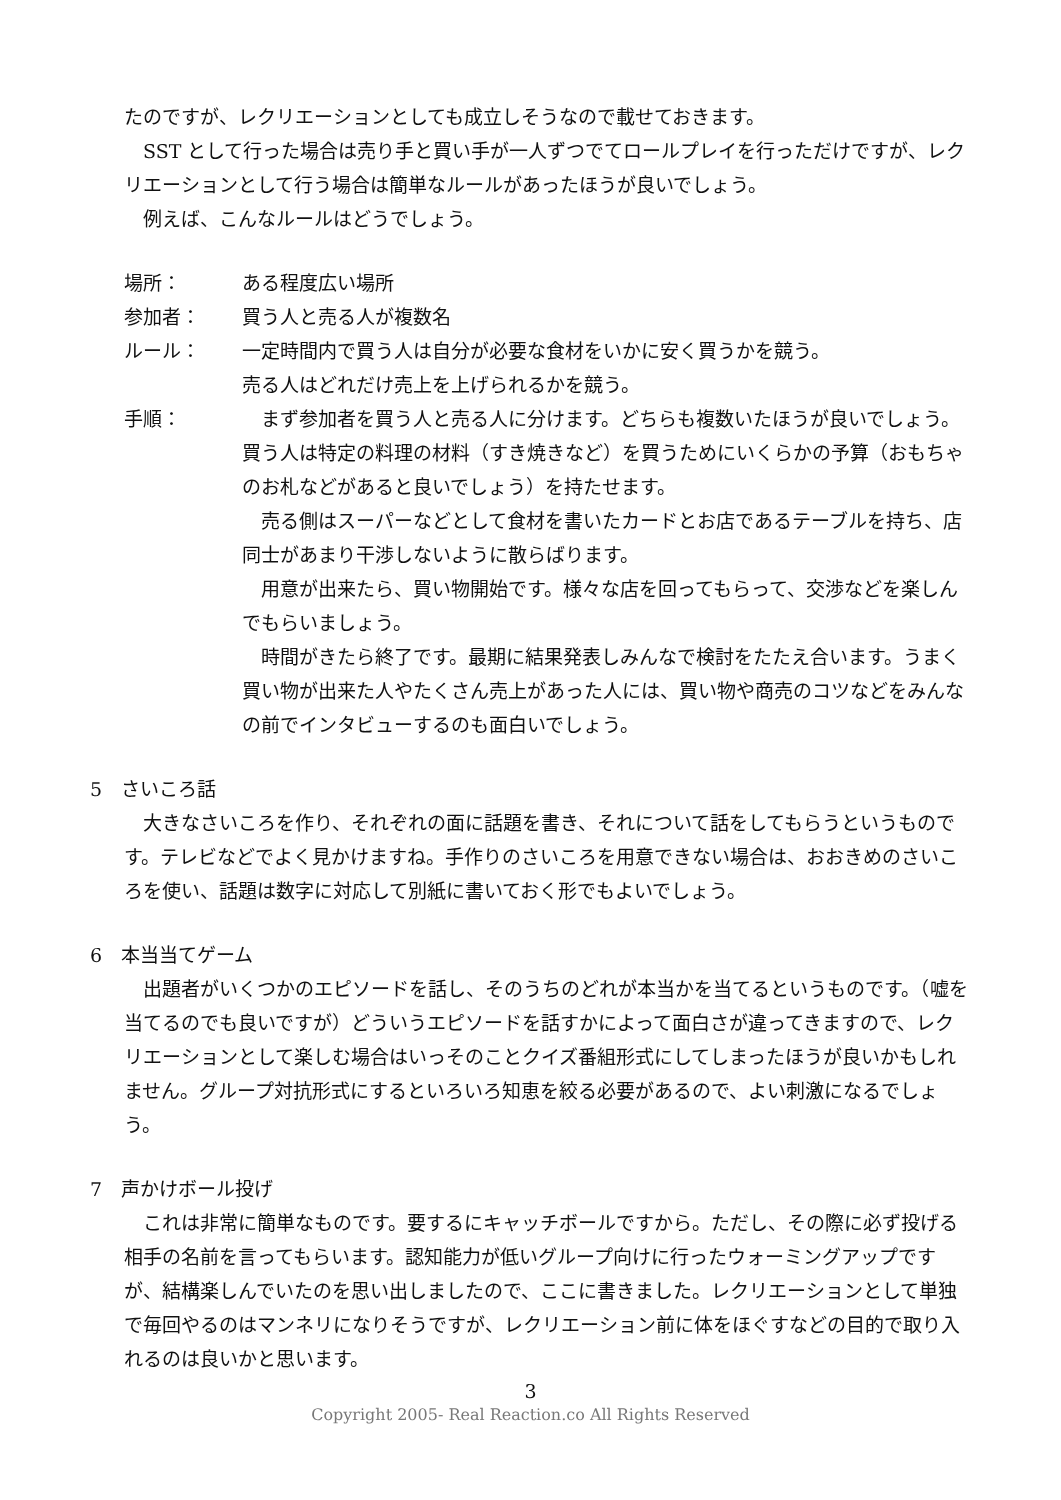たのですが、レクリエーションとしても成立しそうなので載せておきます。
SST として行った場合は売り手と買い手が一人ずつでてロールプレイを行っただけですが、レクリエーションとして行う場合は簡単なルールがあったほうが良いでしょう。
例えば、こんなルールはどうでしょう。
場所： ある程度広い場所
参加者： 買う人と売る人が複数名
ルール： 一定時間内で買う人は自分が必要な食材をいかに安く買うかを競う。
売る人はどれだけ売上を上げられるかを競う。
手順： まず参加者を買う人と売る人に分けます。どちらも複数いたほうが良いでしょう。買う人は特定の料理の材料（すき焼きなど）を買うためにいくらかの予算（おもちゃのお札などがあると良いでしょう）を持たせます。
売る側はスーパーなどとして食材を書いたカードとお店であるテーブルを持ち、店同士があまり干渉しないように散らばります。
用意が出来たら、買い物開始です。様々な店を回ってもらって、交渉などを楽しんでもらいましょう。
時間がきたら終了です。最期に結果発表しみんなで検討をたたえ合います。うまく買い物が出来た人やたくさん売上があった人には、買い物や商売のコツなどをみんなの前でインタビューするのも面白いでしょう。
5　さいころ話
大きなさいころを作り、それぞれの面に話題を書き、それについて話をしてもらうというものです。テレビなどでよく見かけますね。手作りのさいころを用意できない場合は、おおきめのさいころを使い、話題は数字に対応して別紙に書いておく形でもよいでしょう。
6　本当当てゲーム
出題者がいくつかのエピソードを話し、そのうちのどれが本当かを当てるというものです。（嘘を当てるのでも良いですが）どういうエピソードを話すかによって面白さが違ってきますので、レクリエーションとして楽しむ場合はいっそのことクイズ番組形式にしてしまったほうが良いかもしれません。グループ対抗形式にするといろいろ知恵を絞る必要があるので、よい刺激になるでしょう。
7　声かけボール投げ
これは非常に簡単なものです。要するにキャッチボールですから。ただし、その際に必ず投げる相手の名前を言ってもらいます。認知能力が低いグループ向けに行ったウォーミングアップですが、結構楽しんでいたのを思い出しましたので、ここに書きました。レクリエーションとして単独で毎回やるのはマンネリになりそうですが、レクリエーション前に体をほぐすなどの目的で取り入れるのは良いかと思います。
3
Copyright 2005- Real Reaction.co All Rights Reserved